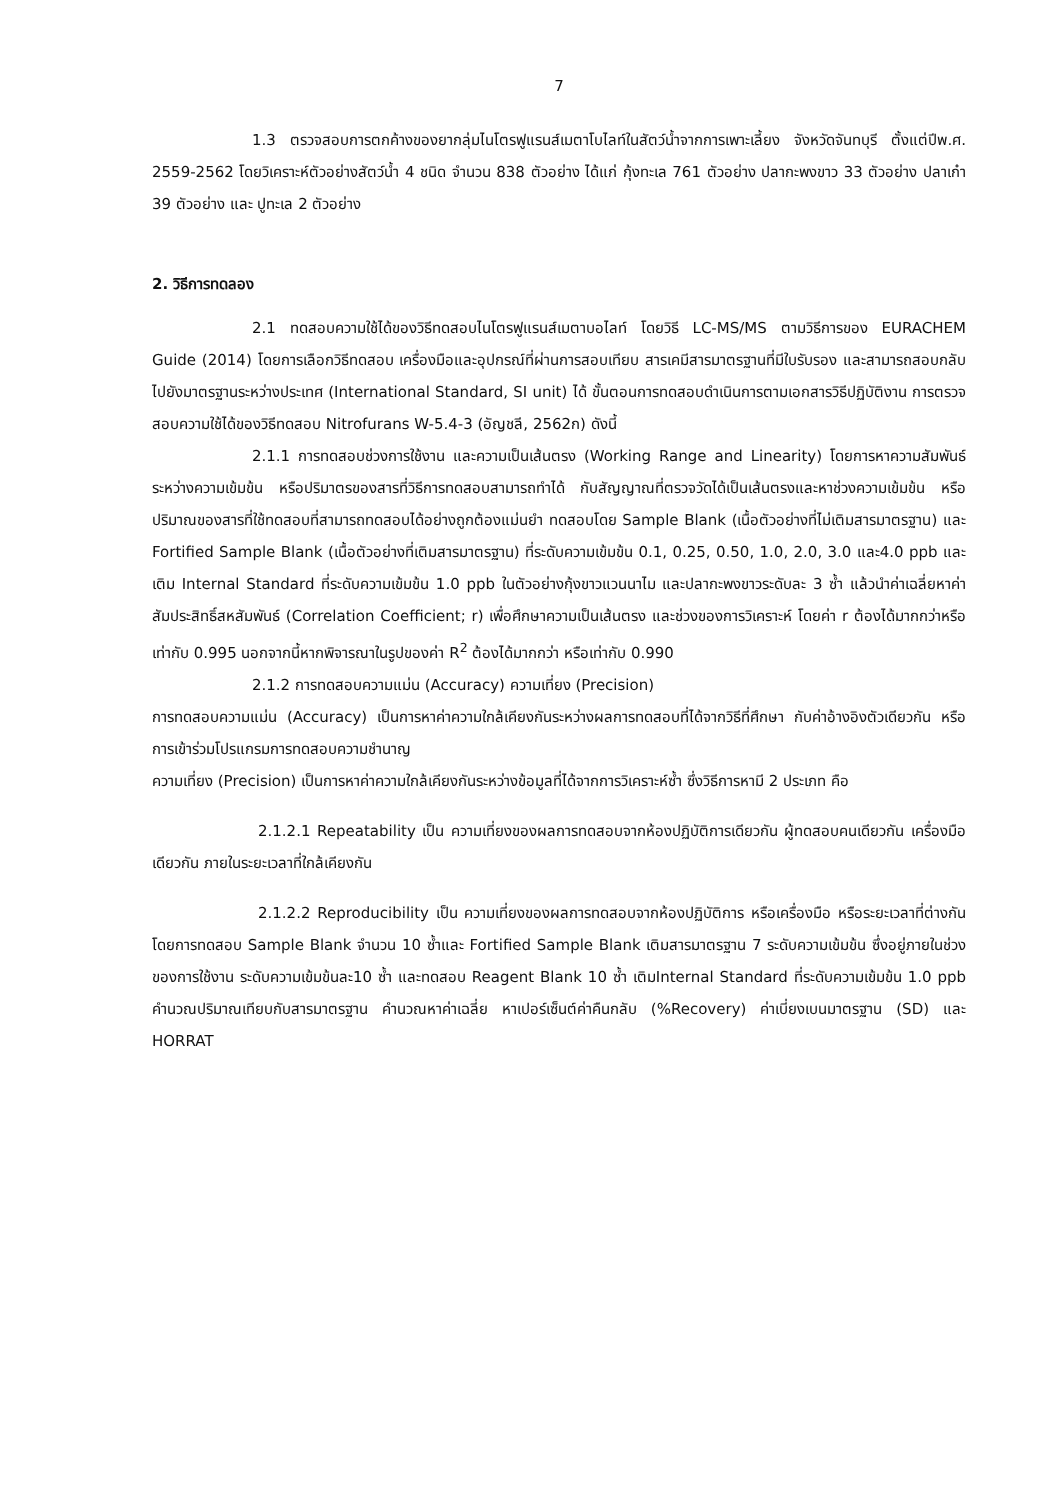7
1.3 ตรวจสอบการตกค้างของยากลุ่มไนโตรฟูแรนส์เมตาโบไลท์ในสัตว์น้ำจากการเพาะเลี้ยง จังหวัดจันทบุรี ตั้งแต่ปีพ.ศ. 2559-2562 โดยวิเคราะห์ตัวอย่างสัตว์น้ำ 4 ชนิด จำนวน 838 ตัวอย่าง ได้แก่ กุ้งทะเล 761 ตัวอย่าง ปลากะพงขาว 33 ตัวอย่าง ปลาเก๋า 39 ตัวอย่าง และ ปูทะเล 2 ตัวอย่าง
2. วิธีการทดลอง
2.1 ทดสอบความใช้ได้ของวิธีทดสอบไนโตรฟูแรนส์เมตาบอไลท์ โดยวิธี LC-MS/MS ตามวิธีการของ EURACHEM Guide (2014) โดยการเลือกวิธีทดสอบ เครื่องมือและอุปกรณ์ที่ผ่านการสอบเทียบ สารเคมีสารมาตรฐานที่มีใบรับรอง และสามารถสอบกลับไปยังมาตรฐานระหว่างประเทศ (International Standard, SI unit) ได้ ขั้นตอนการทดสอบดำเนินการตามเอกสารวิธีปฏิบัติงาน การตรวจสอบความใช้ได้ของวิธีทดสอบ Nitrofurans W-5.4-3 (อัญชลี, 2562ก) ดังนี้
2.1.1 การทดสอบช่วงการใช้งาน และความเป็นเส้นตรง (Working Range and Linearity) โดยการหาความสัมพันธ์ระหว่างความเข้มข้น หรือปริมาตรของสารที่วิธีการทดสอบสามารถทำได้ กับสัญญาณที่ตรวจวัดได้เป็นเส้นตรงและหาช่วงความเข้มข้น หรือปริมาณของสารที่ใช้ทดสอบที่สามารถทดสอบได้อย่างถูกต้องแม่นยำ ทดสอบโดย Sample Blank (เนื้อตัวอย่างที่ไม่เติมสารมาตรฐาน) และ Fortified Sample Blank (เนื้อตัวอย่างที่เติมสารมาตรฐาน) ที่ระดับความเข้มข้น 0.1, 0.25, 0.50, 1.0, 2.0, 3.0 และ4.0 ppb และเติม Internal Standard ที่ระดับความเข้มข้น 1.0 ppb ในตัวอย่างกุ้งขาวแวนนาไม และปลากะพงขาวระดับละ 3 ซ้ำ แล้วนำค่าเฉลี่ยหาค่าสัมประสิทธิ์สหสัมพันธ์ (Correlation Coefficient; r) เพื่อศึกษาความเป็นเส้นตรง และช่วงของการวิเคราะห์ โดยค่า r ต้องได้มากกว่าหรือเท่ากับ 0.995 นอกจากนี้หากพิจารณาในรูปของค่า R<sup>2</sup> ต้องได้มากกว่า หรือเท่ากับ 0.990
2.1.2 การทดสอบความแม่น (Accuracy) ความเที่ยง (Precision)
การทดสอบความแม่น (Accuracy) เป็นการหาค่าความใกล้เคียงกันระหว่างผลการทดสอบที่ได้จากวิธีที่ศึกษา กับค่าอ้างอิงตัวเดียวกัน หรือการเข้าร่วมโปรแกรมการทดสอบความชำนาญ
ความเที่ยง (Precision) เป็นการหาค่าความใกล้เคียงกันระหว่างข้อมูลที่ได้จากการวิเคราะห์ซ้ำ ซึ่งวิธีการหามี 2 ประเภท คือ
2.1.2.1 Repeatability เป็น ความเที่ยงของผลการทดสอบจากห้องปฏิบัติการเดียวกัน ผู้ทดสอบคนเดียวกัน เครื่องมือเดียวกัน ภายในระยะเวลาที่ใกล้เคียงกัน
2.1.2.2 Reproducibility เป็น ความเที่ยงของผลการทดสอบจากห้องปฏิบัติการ หรือเครื่องมือ หรือระยะเวลาที่ต่างกัน โดยการทดสอบ Sample Blank จำนวน 10 ซ้ำและ Fortified Sample Blank เติมสารมาตรฐาน 7 ระดับความเข้มข้น ซึ่งอยู่ภายในช่วงของการใช้งาน ระดับความเข้มข้นละ10 ซ้ำ และทดสอบ Reagent Blank 10 ซ้ำ เติมInternal Standard ที่ระดับความเข้มข้น 1.0 ppb คำนวณปริมาณเทียบกับสารมาตรฐาน คำนวณหาค่าเฉลี่ย หาเปอร์เซ็นต์ค่าคืนกลับ (%Recovery) ค่าเบี่ยงเบนมาตรฐาน (SD) และ HORRAT